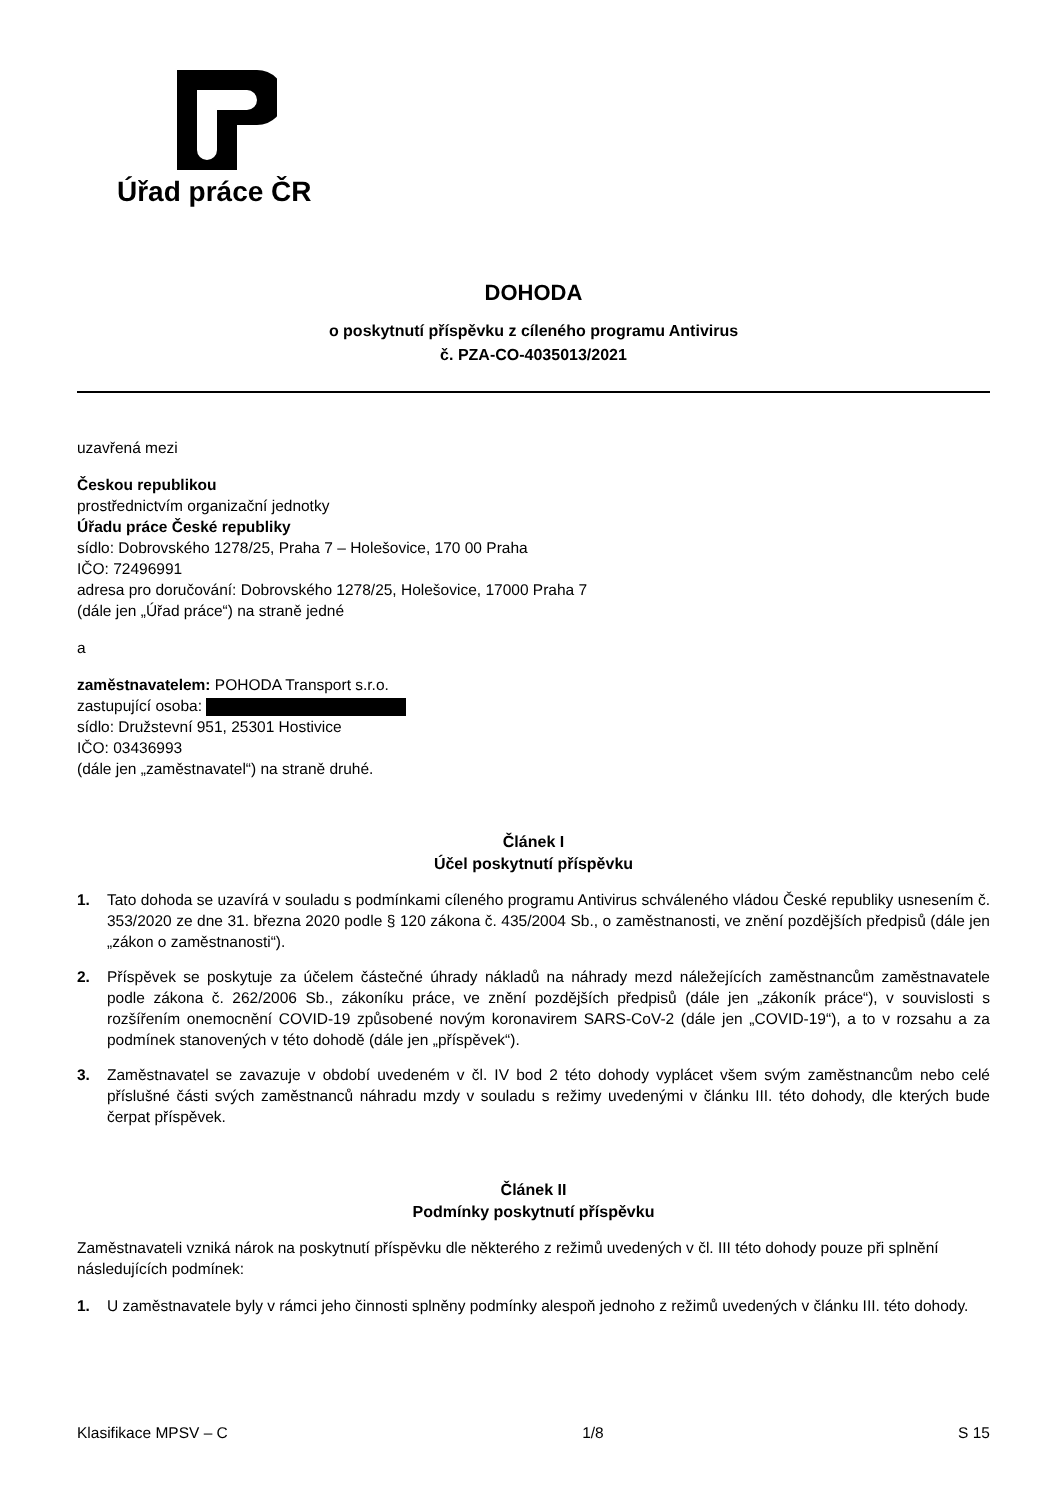Úřad práce ČR
DOHODA
o poskytnutí příspěvku z cíleného programu Antivirus
č. PZA-CO-4035013/2021
uzavřená mezi
Českou republikou
prostřednictvím organizační jednotky
Úřadu práce České republiky
sídlo: Dobrovského 1278/25, Praha 7 – Holešovice, 170 00 Praha
IČO: 72496991
adresa pro doručování: Dobrovského 1278/25, Holešovice, 17000 Praha 7
(dále jen „Úřad práce“) na straně jedné
a
zaměstnavatelem: POHODA Transport s.r.o.
zastupující osoba:
sídlo: Družstevní 951, 25301 Hostivice
IČO: 03436993
(dále jen „zaměstnavatel“) na straně druhé.
Článek I
Účel poskytnutí příspěvku
1. Tato dohoda se uzavírá v souladu s podmínkami cíleného programu Antivirus schváleného vládou České republiky usnesením č. 353/2020 ze dne 31. března 2020 podle § 120 zákona č. 435/2004 Sb., o zaměstnanosti, ve znění pozdějších předpisů (dále jen „zákon o zaměstnanosti“).
2. Příspěvek se poskytuje za účelem částečné úhrady nákladů na náhrady mezd náležejících zaměstnancům zaměstnavatele podle zákona č. 262/2006 Sb., zákoníku práce, ve znění pozdějších předpisů (dále jen „zákoník práce“), v souvislosti s rozšířením onemocnění COVID-19 způsobené novým koronavirem SARS-CoV-2 (dále jen „COVID-19“), a to v rozsahu a za podmínek stanovených v této dohodě (dále jen „příspěvek“).
3. Zaměstnavatel se zavazuje v období uvedeném v čl. IV bod 2 této dohody vyplácet všem svým zaměstnancům nebo celé příslušné části svých zaměstnanců náhradu mzdy v souladu s režimy uvedenými v článku III. této dohody, dle kterých bude čerpat příspěvek.
Článek II
Podmínky poskytnutí příspěvku
Zaměstnavateli vzniká nárok na poskytnutí příspěvku dle některého z režimů uvedených v čl. III této dohody pouze při splnění následujících podmínek:
1. U zaměstnavatele byly v rámci jeho činnosti splněny podmínky alespoň jednoho z režimů uvedených v článku III. této dohody.
Klasifikace MPSV – C 1/8 S 15